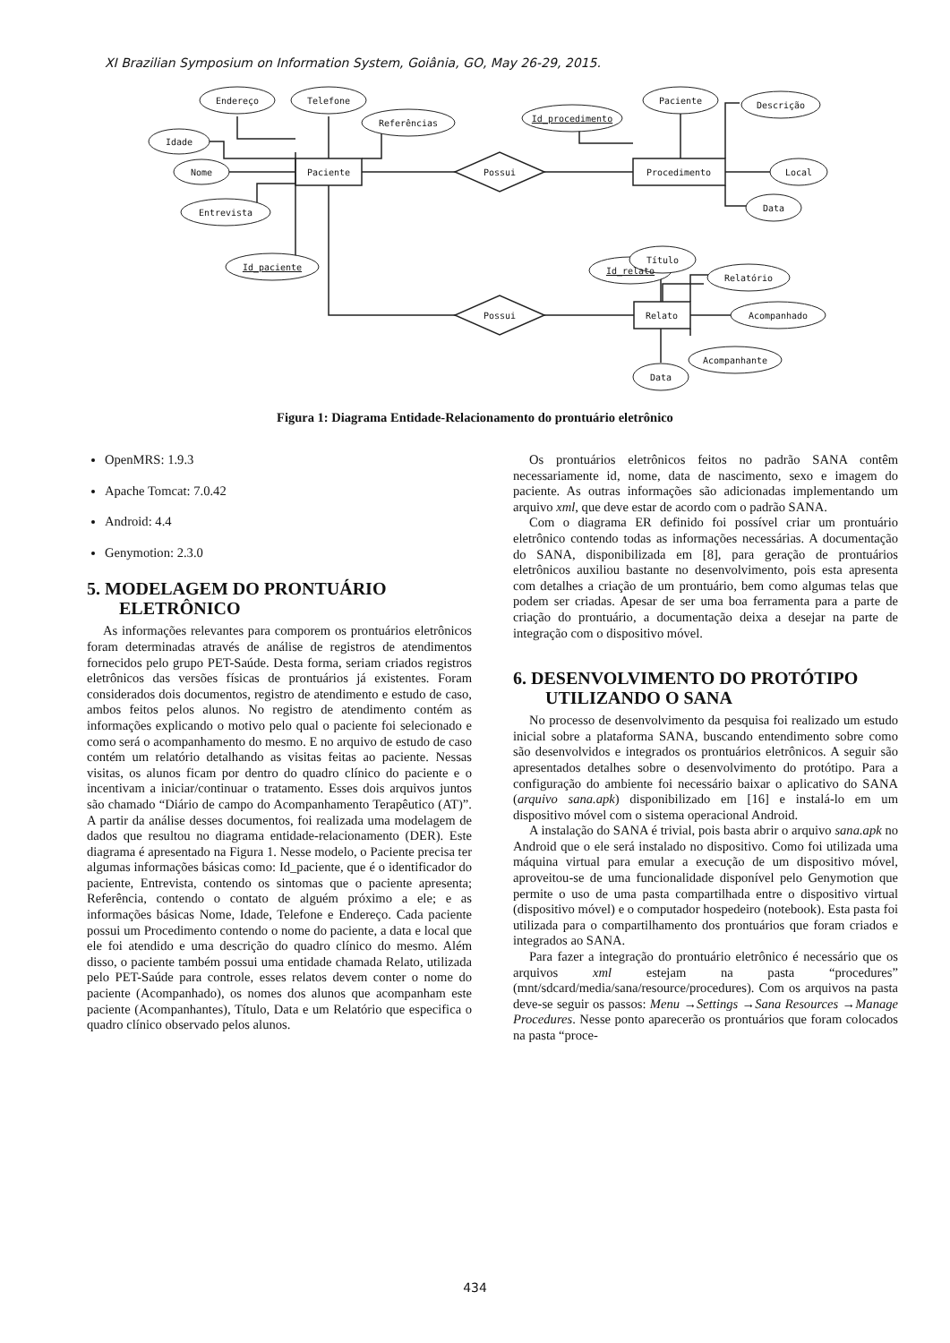XI Brazilian Symposium on Information System, Goiânia, GO, May 26-29, 2015.
Endereço
Telefone
Referências
Idade
Nome
Entrevista
Id_paciente
Paciente
Possui
Possui
Id_procedimento
Paciente
Descrição
Procedimento
Local
Data
Id_relato
Título
Relatório
Relato
Acompanhado
Acompanhante
Data
Figura 1: Diagrama Entidade-Relacionamento do prontuário eletrônico
OpenMRS: 1.9.3
Apache Tomcat: 7.0.42
Android: 4.4
Genymotion: 2.3.0
5. MODELAGEM DO PRONTUÁRIO ELETRÔNICO
As informações relevantes para comporem os prontuários eletrônicos foram determinadas através de análise de registros de atendimentos fornecidos pelo grupo PET-Saúde. Desta forma, seriam criados registros eletrônicos das versões físicas de prontuários já existentes. Foram considerados dois documentos, registro de atendimento e estudo de caso, ambos feitos pelos alunos. No registro de atendimento contém as informações explicando o motivo pelo qual o paciente foi selecionado e como será o acompanhamento do mesmo. E no arquivo de estudo de caso contém um relatório detalhando as visitas feitas ao paciente. Nessas visitas, os alunos ficam por dentro do quadro clínico do paciente e o incentivam a iniciar/continuar o tratamento. Esses dois arquivos juntos são chamado “Diário de campo do Acompanhamento Terapêutico (AT)”. A partir da análise desses documentos, foi realizada uma modelagem de dados que resultou no diagrama entidade-relacionamento (DER). Este diagrama é apresentado na Figura 1. Nesse modelo, o Paciente precisa ter algumas informações básicas como: Id_paciente, que é o identificador do paciente, Entrevista, contendo os sintomas que o paciente apresenta; Referência, contendo o contato de alguém próximo a ele; e as informações básicas Nome, Idade, Telefone e Endereço. Cada paciente possui um Procedimento contendo o nome do paciente, a data e local que ele foi atendido e uma descrição do quadro clínico do mesmo. Além disso, o paciente também possui uma entidade chamada Relato, utilizada pelo PET-Saúde para controle, esses relatos devem conter o nome do paciente (Acompanhado), os nomes dos alunos que acompanham este paciente (Acompanhantes), Título, Data e um Relatório que especifica o quadro clínico observado pelos alunos.
Os prontuários eletrônicos feitos no padrão SANA contêm necessariamente id, nome, data de nascimento, sexo e imagem do paciente. As outras informações são adicionadas implementando um arquivo xml, que deve estar de acordo com o padrão SANA.
Com o diagrama ER definido foi possível criar um prontuário eletrônico contendo todas as informações necessárias. A documentação do SANA, disponibilizada em [8], para geração de prontuários eletrônicos auxiliou bastante no desenvolvimento, pois esta apresenta com detalhes a criação de um prontuário, bem como algumas telas que podem ser criadas. Apesar de ser uma boa ferramenta para a parte de criação do prontuário, a documentação deixa a desejar na parte de integração com o dispositivo móvel.
6. DESENVOLVIMENTO DO PROTÓTIPO UTILIZANDO O SANA
No processo de desenvolvimento da pesquisa foi realizado um estudo inicial sobre a plataforma SANA, buscando entendimento sobre como são desenvolvidos e integrados os prontuários eletrônicos. A seguir são apresentados detalhes sobre o desenvolvimento do protótipo. Para a configuração do ambiente foi necessário baixar o aplicativo do SANA (arquivo sana.apk) disponibilizado em [16] e instalá-lo em um dispositivo móvel com o sistema operacional Android.
A instalação do SANA é trivial, pois basta abrir o arquivo sana.apk no Android que o ele será instalado no dispositivo. Como foi utilizada uma máquina virtual para emular a execução de um dispositivo móvel, aproveitou-se de uma funcionalidade disponível pelo Genymotion que permite o uso de uma pasta compartilhada entre o dispositivo virtual (dispositivo móvel) e o computador hospedeiro (notebook). Esta pasta foi utilizada para o compartilhamento dos prontuários que foram criados e integrados ao SANA.
Para fazer a integração do prontuário eletrônico é necessário que os arquivos xml estejam na pasta “procedures” (mnt/sdcard/media/sana/resource/procedures). Com os arquivos na pasta deve-se seguir os passos: Menu →Settings →Sana Resources →Manage Procedures. Nesse ponto aparecerão os prontuários que foram colocados na pasta “proce-
434